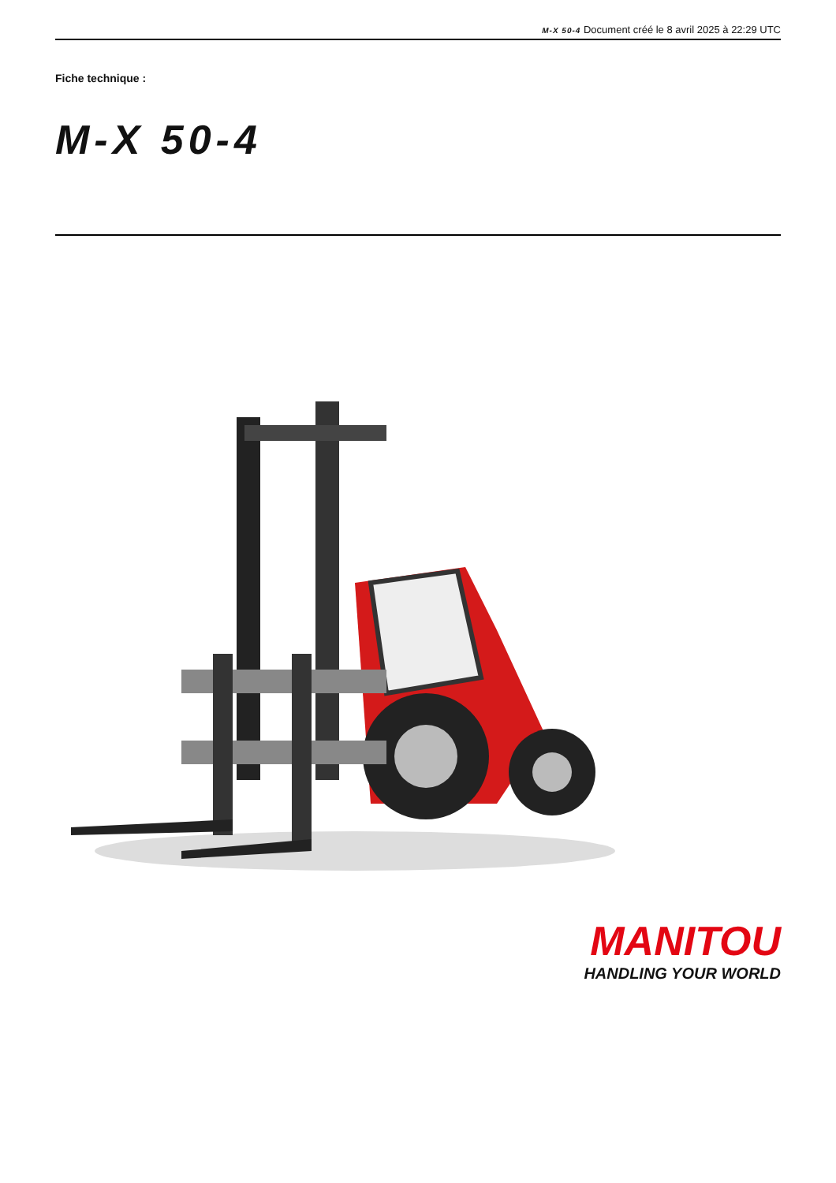M-X 50-4 Document créé le 8 avril 2025 à 22:29 UTC
Fiche technique :
M-X 50-4
MANITOU
HANDLING YOUR WORLD